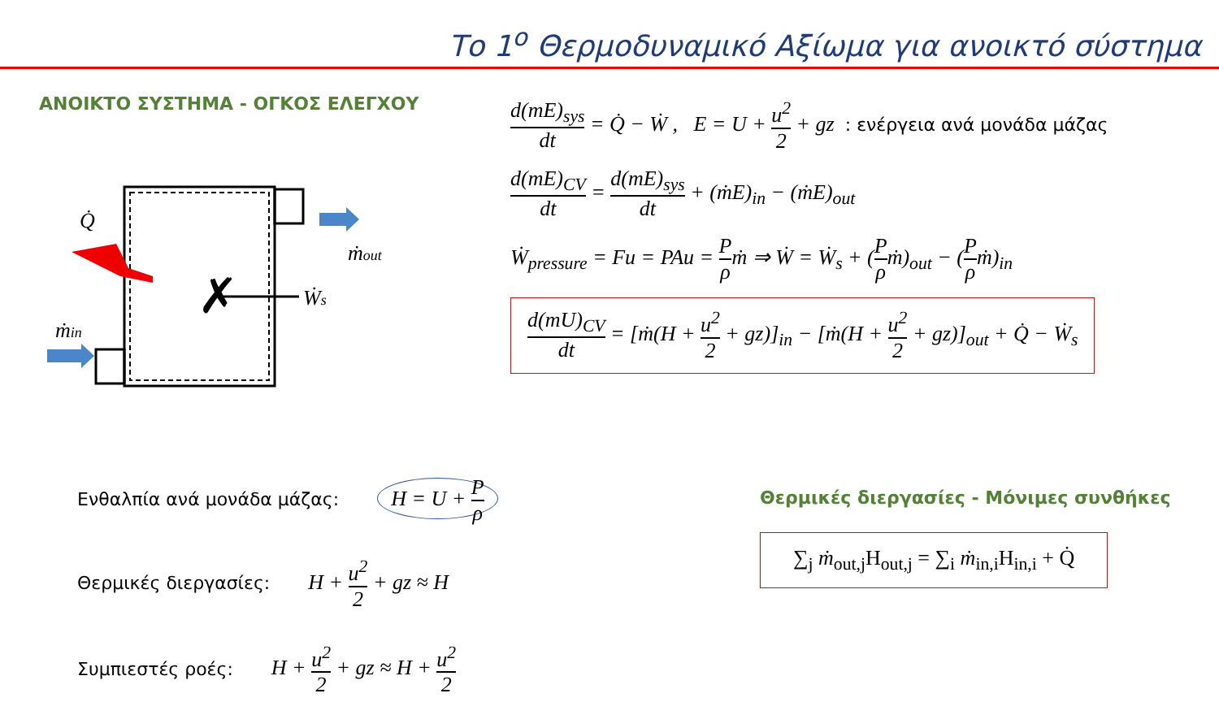Το 1<sup>ο</sup> Θερμοδυναμικό Αξίωμα για ανοικτό σύστημα
ΑΝΟΙΚΤΟ ΣΥΣΤΗΜΑ - ΟΓΚΟΣ ΕΛΕΓΧΟΥ
Q̇
ṁout
Ẇs
ṁin
✗
d(mE)<sub>sys</sub> dt = Q̇ − Ẇ , E = U + u<sup>2</sup> 2 + gz : ενέργεια ανά μονάδα μάζας
d(mE)<sub>CV</sub> dt = d(mE)<sub>sys</sub> dt + (ṁE)<sub>in</sub> − (ṁE)<sub>out</sub>
Ẇ<sub>pressure</sub> = Fu = PAu = P ρṁ ⇒ Ẇ = Ẇ<sub>s</sub> + (P ρṁ)<sub>out</sub> − (P ρṁ)<sub>in</sub>
d(mU)<sub>CV</sub> dt = [ṁ(H + u<sup>2</sup> 2 + gz)]<sub>in</sub> − [ṁ(H + u<sup>2</sup> 2 + gz)]<sub>out</sub> + Q̇ − Ẇ<sub>s</sub>
Ενθαλπία ανά μονάδα μάζας: H = U + P ρ
Θερμικές διεργασίες: H + u<sup>2</sup> 2 + gz ≈ H
Συμπιεστές ροές: H + u<sup>2</sup> 2 + gz ≈ H + u<sup>2</sup> 2
Θερμικές διεργασίες - Μόνιμες συνθήκες
∑<sub>j</sub> ṁ<sub>out,j</sub>H<sub>out,j</sub> = ∑<sub>i</sub> ṁ<sub>in,i</sub>H<sub>in,i</sub> + Q̇